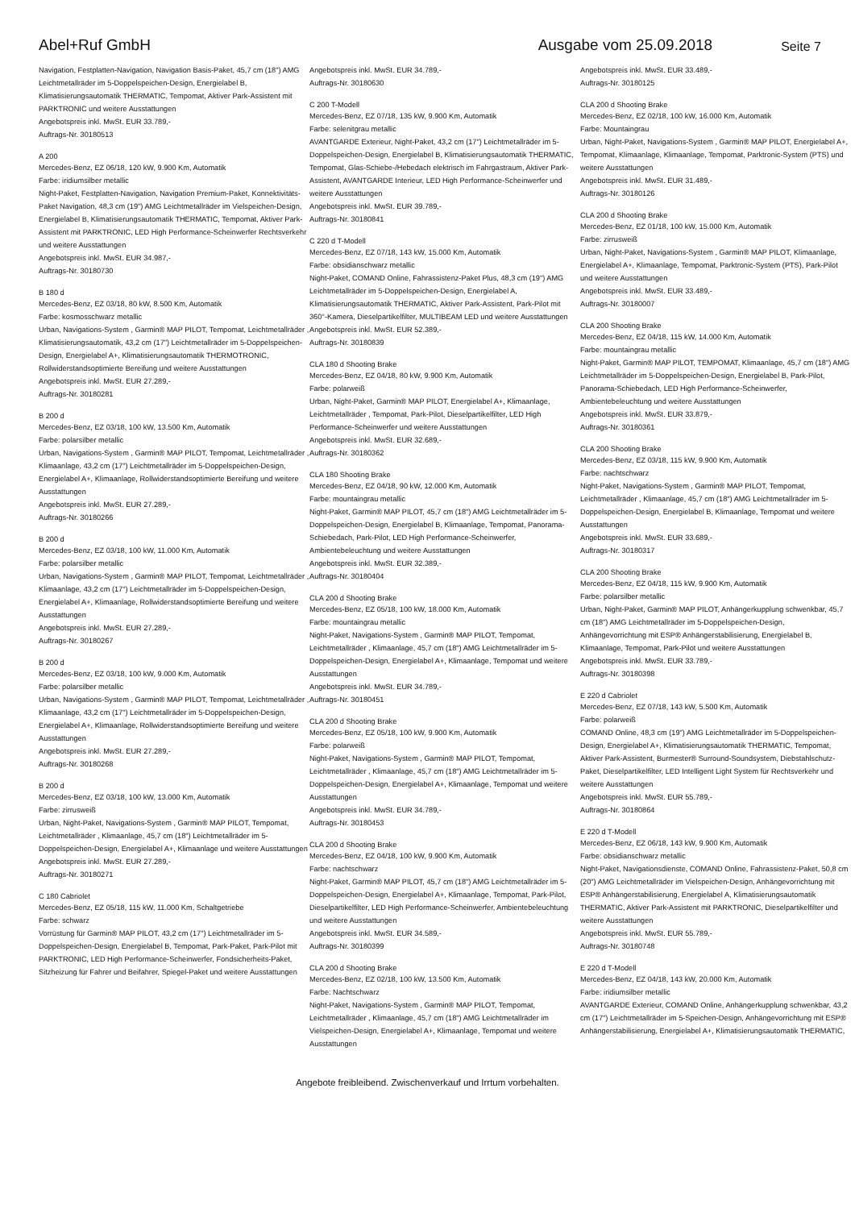Abel+Ruf GmbH Ausgabe vom 25.09.2018 Seite 7
Navigation, Festplatten-Navigation, Navigation Basis-Paket, 45,7 cm (18") AMG Leichtmetallräder im 5-Doppelspeichen-Design, Energielabel B, Klimatisierungsautomatik THERMATIC, Tempomat, Aktiver Park-Assistent mit PARKTRONIC und weitere Ausstattungen
Angebotspreis inkl. MwSt. EUR 33.789,-
Auftrags-Nr. 30180513
A 200
Mercedes-Benz, EZ 06/18, 120 kW, 9.900 Km, Automatik
Farbe: iridiumsilber metallic
Night-Paket, Festplatten-Navigation, Navigation Premium-Paket, Konnektivitäts-Paket Navigation, 48,3 cm (19") AMG Leichtmetallräder im Vielspeichen-Design, Energielabel B, Klimatisierungsautomatik THERMATIC, Tempomat, Aktiver Park-Assistent mit PARKTRONIC, LED High Performance-Scheinwerfer Rechtsverkehr und weitere Ausstattungen
Angebotspreis inkl. MwSt. EUR 34.987,-
Auftrags-Nr. 30180730
B 180 d
Mercedes-Benz, EZ 03/18, 80 kW, 8.500 Km, Automatik
Farbe: kosmosschwarz metallic
Urban, Navigations-System , Garmin® MAP PILOT, Tempomat, Leichtmetallräder , Klimatisierungsautomatik, 43,2 cm (17") Leichtmetallräder im 5-Doppelspeichen-Design, Energielabel A+, Klimatisierungsautomatik THERMOTRONIC, Rollwiderstandsoptimierte Bereifung und weitere Ausstattungen
Angebotspreis inkl. MwSt. EUR 27.289,-
Auftrags-Nr. 30180281
B 200 d
Mercedes-Benz, EZ 03/18, 100 kW, 13.500 Km, Automatik
Farbe: polarsilber metallic
Urban, Navigations-System , Garmin® MAP PILOT, Tempomat, Leichtmetallräder , Klimaanlage, 43,2 cm (17") Leichtmetallräder im 5-Doppelspeichen-Design, Energielabel A+, Klimaanlage, Rollwiderstandsoptimierte Bereifung und weitere Ausstattungen
Angebotspreis inkl. MwSt. EUR 27.289,-
Auftrags-Nr. 30180266
B 200 d
Mercedes-Benz, EZ 03/18, 100 kW, 11.000 Km, Automatik
Farbe: polarsilber metallic
Urban, Navigations-System , Garmin® MAP PILOT, Tempomat, Leichtmetallräder , Klimaanlage, 43,2 cm (17") Leichtmetallräder im 5-Doppelspeichen-Design, Energielabel A+, Klimaanlage, Rollwiderstandsoptimierte Bereifung und weitere Ausstattungen
Angebotspreis inkl. MwSt. EUR 27.289,-
Auftrags-Nr. 30180267
B 200 d
Mercedes-Benz, EZ 03/18, 100 kW, 9.000 Km, Automatik
Farbe: polarsilber metallic
Urban, Navigations-System , Garmin® MAP PILOT, Tempomat, Leichtmetallräder , Klimaanlage, 43,2 cm (17") Leichtmetallräder im 5-Doppelspeichen-Design, Energielabel A+, Klimaanlage, Rollwiderstandsoptimierte Bereifung und weitere Ausstattungen
Angebotspreis inkl. MwSt. EUR 27.289,-
Auftrags-Nr. 30180268
B 200 d
Mercedes-Benz, EZ 03/18, 100 kW, 13.000 Km, Automatik
Farbe: zirrusweiß
Urban, Night-Paket, Navigations-System , Garmin® MAP PILOT, Tempomat, Leichtmetallräder , Klimaanlage, 45,7 cm (18") Leichtmetallräder im 5-Doppelspeichen-Design, Energielabel A+, Klimaanlage und weitere Ausstattungen
Angebotspreis inkl. MwSt. EUR 27.289,-
Auftrags-Nr. 30180271
C 180 Cabriolet
Mercedes-Benz, EZ 05/18, 115 kW, 11.000 Km, Schaltgetriebe
Farbe: schwarz
Vorrüstung für Garmin® MAP PILOT, 43,2 cm (17") Leichtmetallräder im 5-Doppelspeichen-Design, Energielabel B, Tempomat, Park-Paket, Park-Pilot mit PARKTRONIC, LED High Performance-Scheinwerfer, Fondsicherheits-Paket, Sitzheizung für Fahrer und Beifahrer, Spiegel-Paket und weitere Ausstattungen
Angebotspreis inkl. MwSt. EUR 34.789,-
Auftrags-Nr. 30180630
C 200 T-Modell
Mercedes-Benz, EZ 07/18, 135 kW, 9.900 Km, Automatik
Farbe: selenitgrau metallic
AVANTGARDE Exterieur, Night-Paket, 43,2 cm (17") Leichtmetallräder im 5-Doppelspeichen-Design, Energielabel B, Klimatisierungsautomatik THERMATIC, Tempomat, Glas-Schiebe-/Hebedach elektrisch im Fahrgastraum, Aktiver Park-Assistent, AVANTGARDE Interieur, LED High Performance-Scheinwerfer und weitere Ausstattungen
Angebotspreis inkl. MwSt. EUR 39.789,-
Auftrags-Nr. 30180841
C 220 d T-Modell
Mercedes-Benz, EZ 07/18, 143 kW, 15.000 Km, Automatik
Farbe: obsidianschwarz metallic
Night-Paket, COMAND Online, Fahrassistenz-Paket Plus, 48,3 cm (19") AMG Leichtmetallräder im 5-Doppelspeichen-Design, Energielabel A, Klimatisierungsautomatik THERMATIC, Aktiver Park-Assistent, Park-Pilot mit 360°-Kamera, Dieselpartikelfilter, MULTIBEAM LED und weitere Ausstattungen
Angebotspreis inkl. MwSt. EUR 52.389,-
Auftrags-Nr. 30180839
CLA 180 d Shooting Brake
Mercedes-Benz, EZ 04/18, 80 kW, 9.900 Km, Automatik
Farbe: polarweiß
Urban, Night-Paket, Garmin® MAP PILOT, Energielabel A+, Klimaanlage, Leichtmetallräder , Tempomat, Park-Pilot, Dieselpartikelfilter, LED High Performance-Scheinwerfer und weitere Ausstattungen
Angebotspreis inkl. MwSt. EUR 32.689,-
Auftrags-Nr. 30180362
CLA 180 Shooting Brake
Mercedes-Benz, EZ 04/18, 90 kW, 12.000 Km, Automatik
Farbe: mountaingrau metallic
Night-Paket, Garmin® MAP PILOT, 45,7 cm (18") AMG Leichtmetallräder im 5-Doppelspeichen-Design, Energielabel B, Klimaanlage, Tempomat, Panorama-Schiebedach, Park-Pilot, LED High Performance-Scheinwerfer, Ambientebeleuchtung und weitere Ausstattungen
Angebotspreis inkl. MwSt. EUR 32.389,-
Auftrags-Nr. 30180404
CLA 200 d Shooting Brake
Mercedes-Benz, EZ 05/18, 100 kW, 18.000 Km, Automatik
Farbe: mountaingrau metallic
Night-Paket, Navigations-System , Garmin® MAP PILOT, Tempomat, Leichtmetallräder , Klimaanlage, 45,7 cm (18") AMG Leichtmetallräder im 5-Doppelspeichen-Design, Energielabel A+, Klimaanlage, Tempomat und weitere Ausstattungen
Angebotspreis inkl. MwSt. EUR 34.789,-
Auftrags-Nr. 30180451
CLA 200 d Shooting Brake
Mercedes-Benz, EZ 05/18, 100 kW, 9.900 Km, Automatik
Farbe: polarweiß
Night-Paket, Navigations-System , Garmin® MAP PILOT, Tempomat, Leichtmetallräder , Klimaanlage, 45,7 cm (18") AMG Leichtmetallräder im 5-Doppelspeichen-Design, Energielabel A+, Klimaanlage, Tempomat und weitere Ausstattungen
Angebotspreis inkl. MwSt. EUR 34.789,-
Auftrags-Nr. 30180453
CLA 200 d Shooting Brake
Mercedes-Benz, EZ 04/18, 100 kW, 9.900 Km, Automatik
Farbe: nachtschwarz
Night-Paket, Garmin® MAP PILOT, 45,7 cm (18") AMG Leichtmetallräder im 5-Doppelspeichen-Design, Energielabel A+, Klimaanlage, Tempomat, Park-Pilot, Dieselpartikelfilter, LED High Performance-Scheinwerfer, Ambientebeleuchtung und weitere Ausstattungen
Angebotspreis inkl. MwSt. EUR 34.589,-
Auftrags-Nr. 30180399
CLA 200 d Shooting Brake
Mercedes-Benz, EZ 02/18, 100 kW, 13.500 Km, Automatik
Farbe: Nachtschwarz
Night-Paket, Navigations-System , Garmin® MAP PILOT, Tempomat, Leichtmetallräder , Klimaanlage, 45,7 cm (18") AMG Leichtmetallräder im Vielspeichen-Design, Energielabel A+, Klimaanlage, Tempomat und weitere Ausstattungen
Angebotspreis inkl. MwSt. EUR 33.489,-
Auftrags-Nr. 30180125
CLA 200 d Shooting Brake
Mercedes-Benz, EZ 02/18, 100 kW, 16.000 Km, Automatik
Farbe: Mountaingrau
Urban, Night-Paket, Navigations-System , Garmin® MAP PILOT, Energielabel A+, Tempomat, Klimaanlage, Klimaanlage, Tempomat, Parktronic-System (PTS) und weitere Ausstattungen
Angebotspreis inkl. MwSt. EUR 31.489,-
Auftrags-Nr. 30180126
CLA 200 d Shooting Brake
Mercedes-Benz, EZ 01/18, 100 kW, 15.000 Km, Automatik
Farbe: zirrusweiß
Urban, Night-Paket, Navigations-System , Garmin® MAP PILOT, Klimaanlage, Energielabel A+, Klimaanlage, Tempomat, Parktronic-System (PTS), Park-Pilot und weitere Ausstattungen
Angebotspreis inkl. MwSt. EUR 33.489,-
Auftrags-Nr. 30180007
CLA 200 Shooting Brake
Mercedes-Benz, EZ 04/18, 115 kW, 14.000 Km, Automatik
Farbe: mountaingrau metallic
Night-Paket, Garmin® MAP PILOT, TEMPOMAT, Klimaanlage, 45,7 cm (18") AMG Leichtmetallräder im 5-Doppelspeichen-Design, Energielabel B, Park-Pilot, Panorama-Schiebedach, LED High Performance-Scheinwerfer, Ambientebeleuchtung und weitere Ausstattungen
Angebotspreis inkl. MwSt. EUR 33.879,-
Auftrags-Nr. 30180361
CLA 200 Shooting Brake
Mercedes-Benz, EZ 03/18, 115 kW, 9.900 Km, Automatik
Farbe: nachtschwarz
Night-Paket, Navigations-System , Garmin® MAP PILOT, Tempomat, Leichtmetallräder , Klimaanlage, 45,7 cm (18") AMG Leichtmetallräder im 5-Doppelspeichen-Design, Energielabel B, Klimaanlage, Tempomat und weitere Ausstattungen
Angebotspreis inkl. MwSt. EUR 33.689,-
Auftrags-Nr. 30180317
CLA 200 Shooting Brake
Mercedes-Benz, EZ 04/18, 115 kW, 9.900 Km, Automatik
Farbe: polarsilber metallic
Urban, Night-Paket, Garmin® MAP PILOT, Anhängerkupplung schwenkbar, 45,7 cm (18") AMG Leichtmetallräder im 5-Doppelspeichen-Design, Anhängevorrichtung mit ESP® Anhängerstabilisierung, Energielabel B, Klimaanlage, Tempomat, Park-Pilot und weitere Ausstattungen
Angebotspreis inkl. MwSt. EUR 33.789,-
Auftrags-Nr. 30180398
E 220 d Cabriolet
Mercedes-Benz, EZ 07/18, 143 kW, 5.500 Km, Automatik
Farbe: polarweiß
COMAND Online, 48,3 cm (19") AMG Leichtmetallräder im 5-Doppelspeichen-Design, Energielabel A+, Klimatisierungsautomatik THERMATIC, Tempomat, Aktiver Park-Assistent, Burmester® Surround-Soundsystem, Diebstahlschutz-Paket, Dieselpartikelfilter, LED Intelligent Light System für Rechtsverkehr und weitere Ausstattungen
Angebotspreis inkl. MwSt. EUR 55.789,-
Auftrags-Nr. 30180864
E 220 d T-Modell
Mercedes-Benz, EZ 06/18, 143 kW, 9.900 Km, Automatik
Farbe: obsidianschwarz metallic
Night-Paket, Navigationsdienste, COMAND Online, Fahrassistenz-Paket, 50,8 cm (20") AMG Leichtmetallräder im Vielspeichen-Design, Anhängevorrichtung mit ESP® Anhängerstabilisierung, Energielabel A, Klimatisierungsautomatik THERMATIC, Aktiver Park-Assistent mit PARKTRONIC, Dieselpartikelfilter und weitere Ausstattungen
Angebotspreis inkl. MwSt. EUR 55.789,-
Auftrags-Nr. 30180748
E 220 d T-Modell
Mercedes-Benz, EZ 04/18, 143 kW, 20.000 Km, Automatik
Farbe: iridiumsilber metallic
AVANTGARDE Exterieur, COMAND Online, Anhängerkupplung schwenkbar, 43,2 cm (17") Leichtmetallräder im 5-Speichen-Design, Anhängevorrichtung mit ESP® Anhängerstabilisierung, Energielabel A+, Klimatisierungsautomatik THERMATIC,
Angebote freibleibend. Zwischenverkauf und Irrtum vorbehalten.